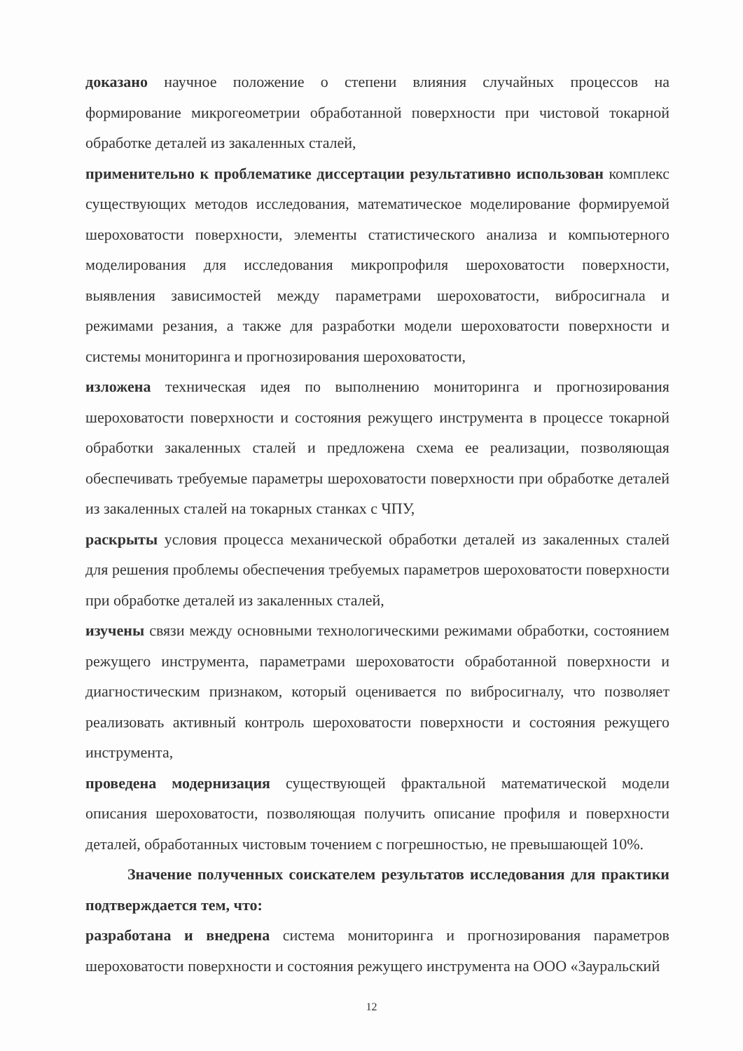доказано научное положение о степени влияния случайных процессов на формирование микрогеометрии обработанной поверхности при чистовой токарной обработке деталей из закаленных сталей,
применительно к проблематике диссертации результативно использован комплекс существующих методов исследования, математическое моделирование формируемой шероховатости поверхности, элементы статистического анализа и компьютерного моделирования для исследования микропрофиля шероховатости поверхности, выявления зависимостей между параметрами шероховатости, вибросигнала и режимами резания, а также для разработки модели шероховатости поверхности и системы мониторинга и прогнозирования шероховатости,
изложена техническая идея по выполнению мониторинга и прогнозирования шероховатости поверхности и состояния режущего инструмента в процессе токарной обработки закаленных сталей и предложена схема ее реализации, позволяющая обеспечивать требуемые параметры шероховатости поверхности при обработке деталей из закаленных сталей на токарных станках с ЧПУ,
раскрыты условия процесса механической обработки деталей из закаленных сталей для решения проблемы обеспечения требуемых параметров шероховатости поверхности при обработке деталей из закаленных сталей,
изучены связи между основными технологическими режимами обработки, состоянием режущего инструмента, параметрами шероховатости обработанной поверхности и диагностическим признаком, который оценивается по вибросигналу, что позволяет реализовать активный контроль шероховатости поверхности и состояния режущего инструмента,
проведена модернизация существующей фрактальной математической модели описания шероховатости, позволяющая получить описание профиля и поверхности деталей, обработанных чистовым точением с погрешностью, не превышающей 10%.
Значение полученных соискателем результатов исследования для практики подтверждается тем, что:
разработана и внедрена система мониторинга и прогнозирования параметров шероховатости поверхности и состояния режущего инструмента на ООО «Зауральский
12